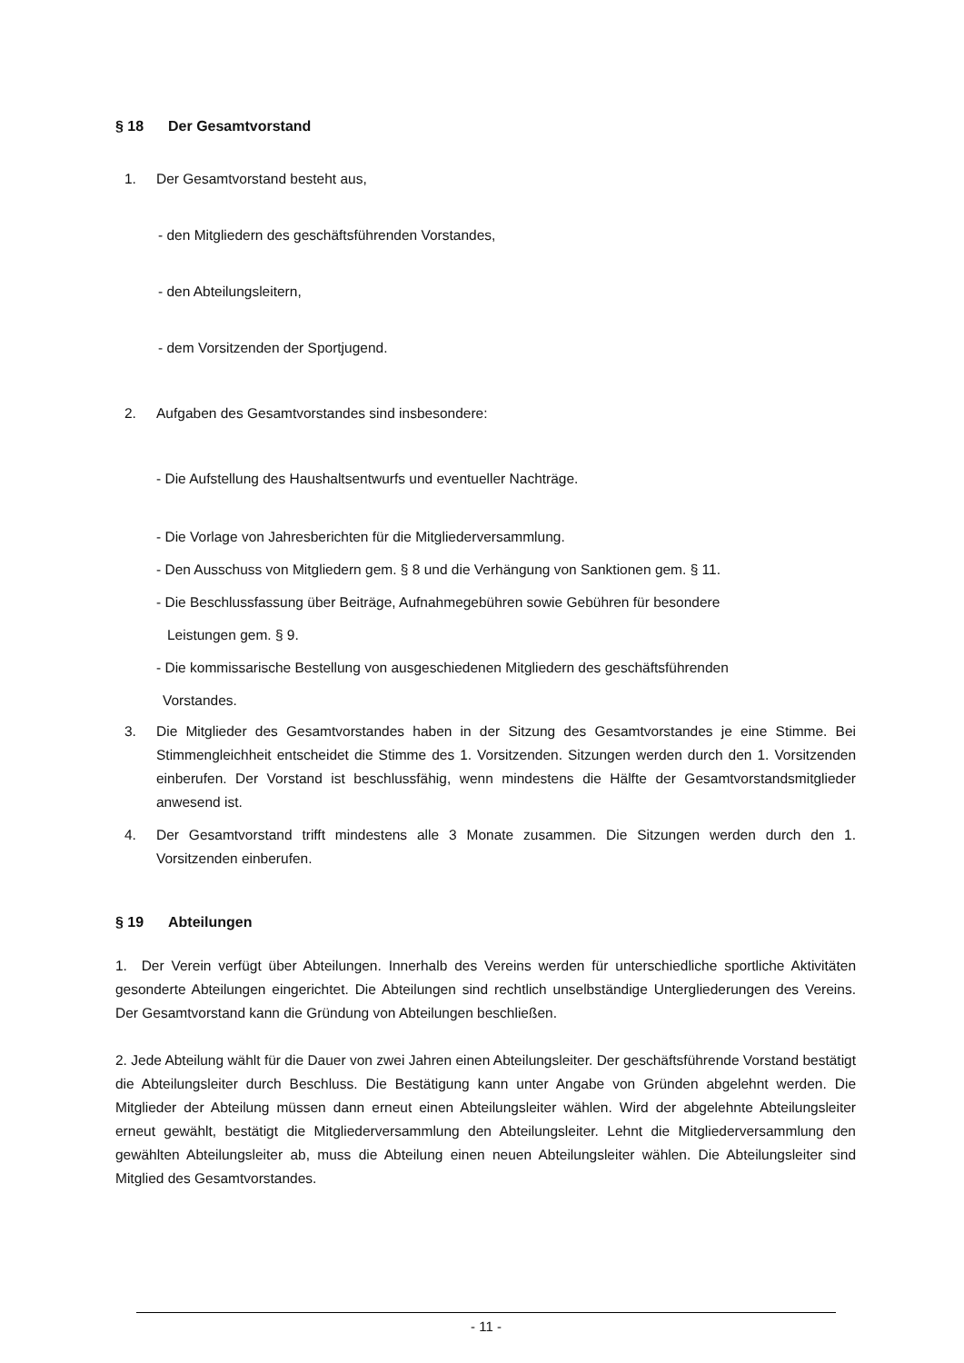§ 18 Der Gesamtvorstand
1. Der Gesamtvorstand besteht aus,
- den Mitgliedern des geschäftsführenden Vorstandes,
- den Abteilungsleitern,
- dem Vorsitzenden der Sportjugend.
2. Aufgaben des Gesamtvorstandes sind insbesondere:
- Die Aufstellung des Haushaltsentwurfs und eventueller Nachträge.
- Die Vorlage von Jahresberichten für die Mitgliederversammlung.
- Den Ausschuss von Mitgliedern gem. § 8 und die Verhängung von Sanktionen gem. § 11.
- Die Beschlussfassung über Beiträge, Aufnahmegebühren sowie Gebühren für besondere
Leistungen gem. § 9.
- Die kommissarische Bestellung von ausgeschiedenen Mitgliedern des geschäftsführenden
Vorstandes.
3. Die Mitglieder des Gesamtvorstandes haben in der Sitzung des Gesamtvorstandes je eine Stimme. Bei Stimmengleichheit entscheidet die Stimme des 1. Vorsitzenden. Sitzungen werden durch den 1. Vorsitzenden einberufen. Der Vorstand ist beschlussfähig, wenn mindestens die Hälfte der Gesamtvorstandsmitglieder anwesend ist.
4. Der Gesamtvorstand trifft mindestens alle 3 Monate zusammen. Die Sitzungen werden durch den 1. Vorsitzenden einberufen.
§ 19 Abteilungen
1. Der Verein verfügt über Abteilungen. Innerhalb des Vereins werden für unterschiedliche sportliche Aktivitäten gesonderte Abteilungen eingerichtet. Die Abteilungen sind rechtlich unselbständige Untergliederungen des Vereins. Der Gesamtvorstand kann die Gründung von Abteilungen beschließen.
2. Jede Abteilung wählt für die Dauer von zwei Jahren einen Abteilungsleiter. Der geschäftsführende Vorstand bestätigt die Abteilungsleiter durch Beschluss. Die Bestätigung kann unter Angabe von Gründen abgelehnt werden. Die Mitglieder der Abteilung müssen dann erneut einen Abteilungsleiter wählen. Wird der abgelehnte Abteilungsleiter erneut gewählt, bestätigt die Mitgliederversammlung den Abteilungsleiter. Lehnt die Mitgliederversammlung den gewählten Abteilungsleiter ab, muss die Abteilung einen neuen Abteilungsleiter wählen. Die Abteilungsleiter sind Mitglied des Gesamtvorstandes.
- 11 -